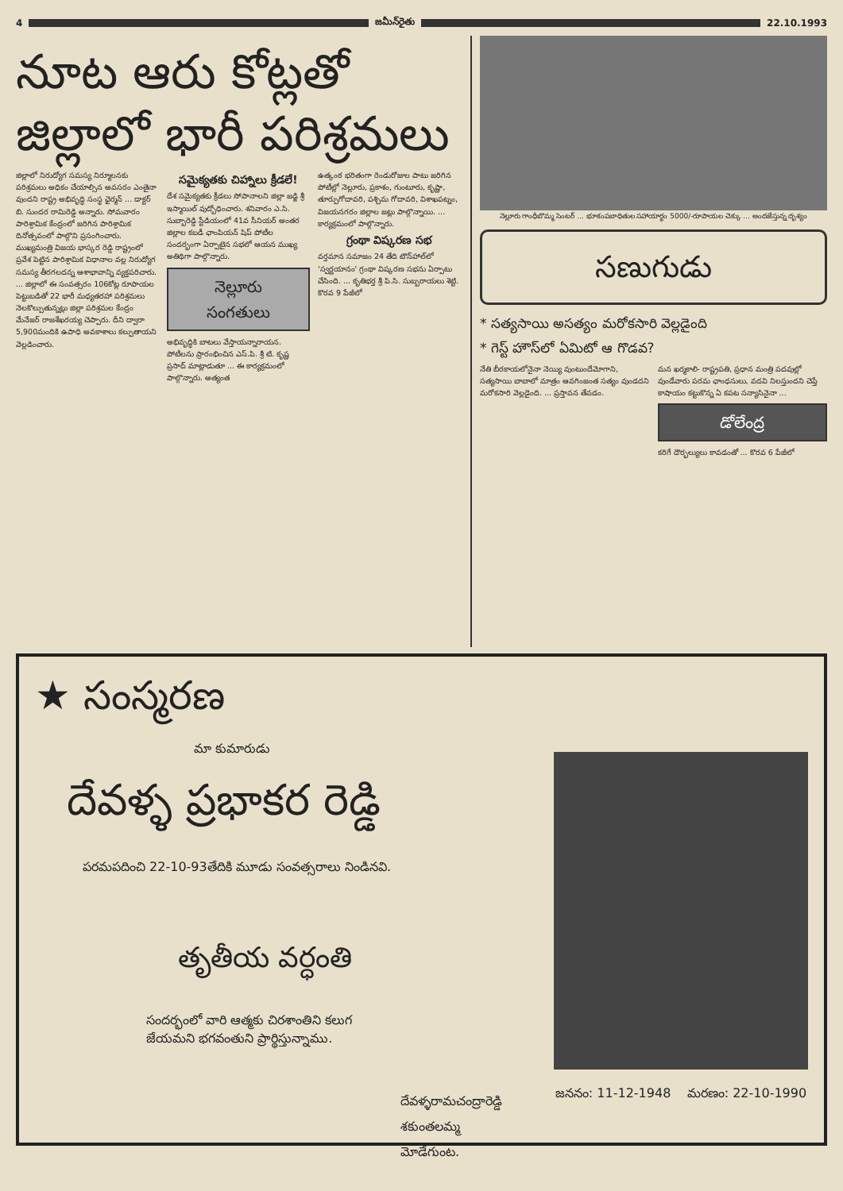4 జమీన్‌రైతు 22.10.1993
నూట ఆరు కోట్లతో
జిల్లాలో భారీ పరిశ్రమలు
జిల్లాలో నిరుద్యోగ సమస్య నిర్మూలనకు పరిశ్రమలు అధికం చేయాల్సిన అవసరం ఎంతైనా వుందని రాష్ట్ర అభివృద్ధి సంస్థ ఛైర్మన్ ... డాక్టర్ బి. సుందర రామిరెడ్డి అన్నారు. సోమవారం పారిశ్రామిక కేంద్రంలో జరిగిన పారిశ్రామిక దినోత్సవంలో పాల్గొని ప్రసంగించారు. ముఖ్యమంత్రి విజయ భాస్కర రెడ్డి రాష్ట్రంలో ప్రవేశ పెట్టిన పారిశ్రామిక విధానాల వల్ల నిరుద్యోగ సమస్య తీరగలదన్న ఆశాభావాన్ని వ్యక్తపరిచారు. ... జిల్లాలో ఈ సంవత్సరం 106కోట్ల రూపాయల పెట్టుబడితో 22 భారీ మధ్యతరహా పరిశ్రమలు నెలకొల్పుతున్నట్లు జిల్లా పరిశ్రమల కేంద్రం మేనేజర్ రాజశేఖరయ్య చెప్పారు. దీని ద్వారా 5,900మందికి ఉపాధి అవకాశాలు కల్పుతాయని వెల్లడించారు.
సమైక్యతకు చిహ్నాలు క్రీడలే!
దేశ సమైక్యతకు క్రీడలు సోపానాలని జిల్లా జడ్జి శ్రీ ఇస్మాయిల్ వుద్బోధించారు. శనివారం ఎ.సి. సుబ్బారెడ్డి స్టేడియంలో 41వ సీనియర్ అంతర జిల్లాల కబడీ ఛాంపియన్ షిప్ పోటీల సందర్భంగా ఏర్పాటైన సభలో ఆయన ముఖ్య అతిథిగా పాల్గొన్నారు.
నెల్లూరు
సంగతులు
అభివృద్ధికి బాటలు వేస్తాయన్నారాయన. పోటీలను ప్రారంభించిన ఎస్.పి. శ్రీ టి. కృష్ణ ప్రసాద్ మాట్లాడుతూ ... ఈ కార్యక్రమంలో పాల్గొన్నారు. అత్యంత
ఉత్కంఠ భరితంగా రెండురోజుల పాటు జరిగిన పోటీల్లో నెల్లూరు, ప్రకాశం, గుంటూరు, కృష్ణా, తూర్పుగోదావరి, పశ్చిమ గోదావరి, విశాఖపట్నం, విజయనగరం జిల్లాల జట్లు పాల్గొన్నాయి. ... కార్యక్రమంలో పాల్గొన్నారు.
గ్రంథా విష్కరణ సభ
వర్తమాన సమాజం 24 తేది టౌన్‌హాల్‌లో 'స్వర్ణయానం' గ్రంథా విష్కరణ సభను ఏర్పాటు చేసింది. ... కృతిభర్త శ్రీ పి.సి. సుబ్బరాయలు శెట్టి. కొరవ 9 పేజీలో
నెల్లూరు గాంధీబొమ్మ సెంటర్ ... భూకంపబాధితుల సహాయార్థం 5000/-రూపాయల చెక్కు ... అందజేస్తున్న దృశ్యం
సణుగుడు
* సత్యసాయి అసత్యం మరోకసారి వెల్లడైంది
* గెస్ట్ హౌస్‌లో ఏమిటో ఆ గొడవ?
నేతి బీరకాయలోనైనా నెయ్యి వుంటుందేమోగాని, సత్యసాయి బాబాలో మాత్రం ఆవగింజంత సత్యం వుండదని మరోకసారి వెల్లడైంది. ... ప్రస్తావన తేవడం.
మన ఖర్మకాలి- రాష్ట్రపతి, ప్రధాన మంత్రి పదవుల్లో వుండేవారు పరమ ఛాంధసులు, వదవి నిలస్తుందని చెప్తే కాషాయం కట్టుకొన్న ఏ కపట సన్యాసినైనా ...
డోలేంద్ర
కరిగే దౌర్భల్యులు కావడంతో ... కొరవ 6 పేజీలో
★ సంస్మరణ
మా కుమారుడు
దేవళ్ళ ప్రభాకర రెడ్డి
పరమపదించి 22-10-93తేదికి మూడు సంవత్సరాలు నిండినవి.
తృతీయ వర్ధంతి
సందర్భంలో వారి ఆత్మకు చిరశాంతిని కలుగ
జేయమని భగవంతుని ప్రార్థిస్తున్నాము.
దేవళ్ళరామచంద్రారెడ్డి
శకుంతలమ్మ
మోడేగుంట.
జననం: 11-12-1948 మరణం: 22-10-1990